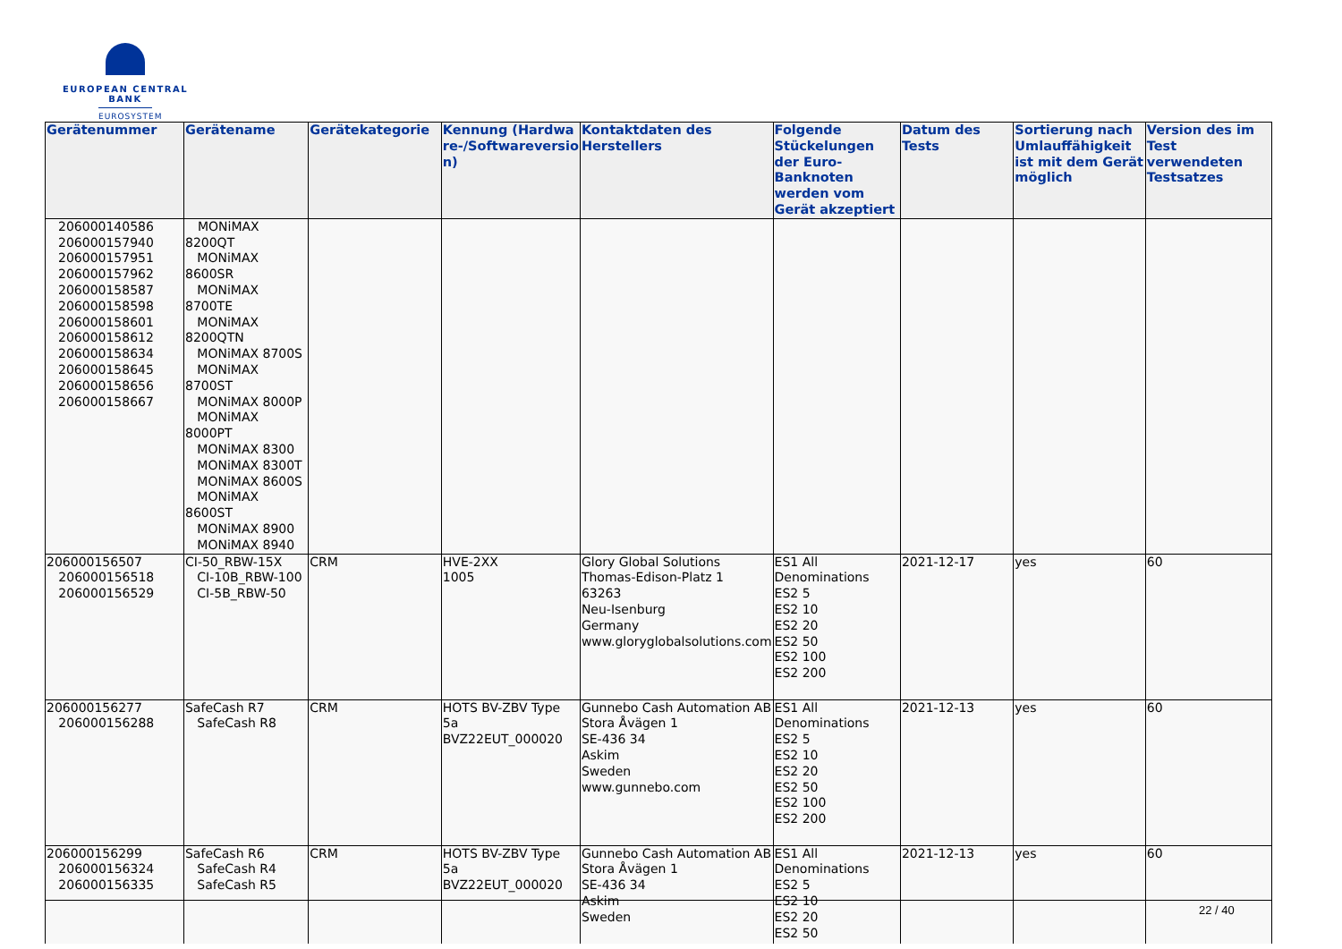EUROPEAN CENTRAL BANK
EUROSYSTEM
| Gerätenummer | Gerätename | Gerätekategorie | Kennung (Hardwa re-/Softwareversio n) | Kontaktdaten des Herstellers | Folgende Stückelungen der Euro-Banknoten werden vom Gerät akzeptiert | Datum des Tests | Sortierung nach Umlauffähigkeit ist mit dem Gerät möglich | Version des im Test verwendeten Testsatzes |
| --- | --- | --- | --- | --- | --- | --- | --- | --- |
| 206000140586 206000157940 206000157951 206000157962 206000158587 206000158598 206000158601 206000158612 206000158634 206000158645 206000158656 206000158667 | MONiMAX 8200QT MONiMAX 8600SR MONiMAX 8700TE MONiMAX 8200QTN MONiMAX 8700S MONiMAX 8700ST MONiMAX 8000P MONiMAX 8000PT MONiMAX 8300 MONiMAX 8300T MONiMAX 8600S MONiMAX 8600ST MONiMAX 8900 MONiMAX 8940 | | | | | | | |
| 206000156507 206000156518 206000156529 | CI-50_RBW-15X CI-10B_RBW-100 CI-5B_RBW-50 | CRM | HVE-2XX 1005 | Glory Global Solutions Thomas-Edison-Platz 1 63263 Neu-Isenburg Germany www.gloryglobalsolutions.com | ES1 All Denominations ES2 5 ES2 10 ES2 20 ES2 50 ES2 100 ES2 200 | 2021-12-17 | yes | 60 |
| 206000156277 206000156288 | SafeCash R7 SafeCash R8 | CRM | HOTS BV-ZBV Type 5a BVZ22EUT_000020 | Gunnebo Cash Automation AB Stora Åvägen 1 SE-436 34 Askim Sweden www.gunnebo.com | ES1 All Denominations ES2 5 ES2 10 ES2 20 ES2 50 ES2 100 ES2 200 | 2021-12-13 | yes | 60 |
| 206000156299 206000156324 206000156335 | SafeCash R6 SafeCash R4 SafeCash R5 | CRM | HOTS BV-ZBV Type 5a BVZ22EUT_000020 | Gunnebo Cash Automation AB Stora Åvägen 1 SE-436 34 Askim Sweden | ES1 All Denominations ES2 5 ES2 10 ES2 20 ES2 50 | 2021-12-13 | yes | 60 |
22 / 40